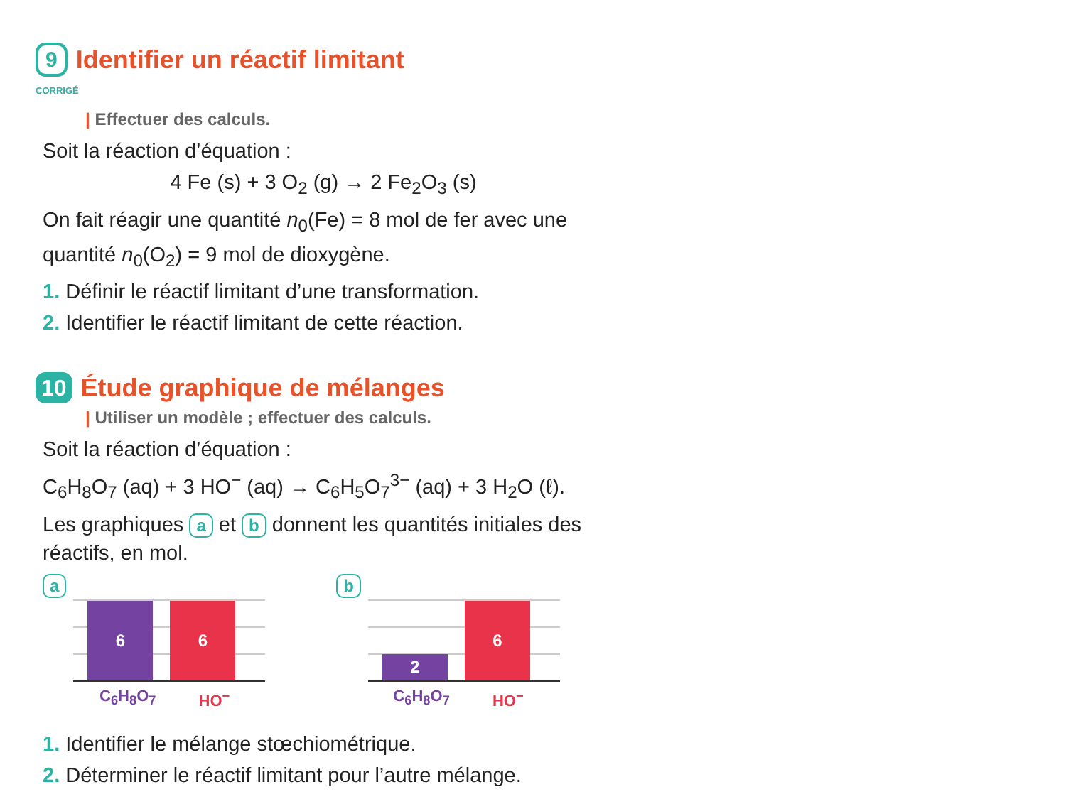9 Identifier un réactif limitant
CORRIGÉ
| Effectuer des calculs.
Soit la réaction d’équation :
4 Fe (s) + 3 O<sub>2</sub> (g) → 2 Fe<sub>2</sub>O<sub>3</sub> (s)
On fait réagir une quantité n<sub>0</sub>(Fe) = 8 mol de fer avec une quantité n<sub>0</sub>(O<sub>2</sub>) = 9 mol de dioxygène.
1. Définir le réactif limitant d’une transformation.
2. Identifier le réactif limitant de cette réaction.
10 Étude graphique de mélanges
| Utiliser un modèle ; effectuer des calculs.
Soit la réaction d’équation :
C<sub>6</sub>H<sub>8</sub>O<sub>7</sub> (aq) + 3 HO<sup>−</sup> (aq) → C<sub>6</sub>H<sub>5</sub>O<sub>7</sub><sup>3−</sup> (aq) + 3 H<sub>2</sub>O (ℓ).
Les graphiques a et b donnent les quantités initiales des réactifs, en mol.
a
6
6
C<sub>6</sub>H<sub>8</sub>O<sub>7</sub> HO<sup>−</sup>
b
2
6
C<sub>6</sub>H<sub>8</sub>O<sub>7</sub> HO<sup>−</sup>
1. Identifier le mélange stœchiométrique.
2. Déterminer le réactif limitant pour l’autre mélange.